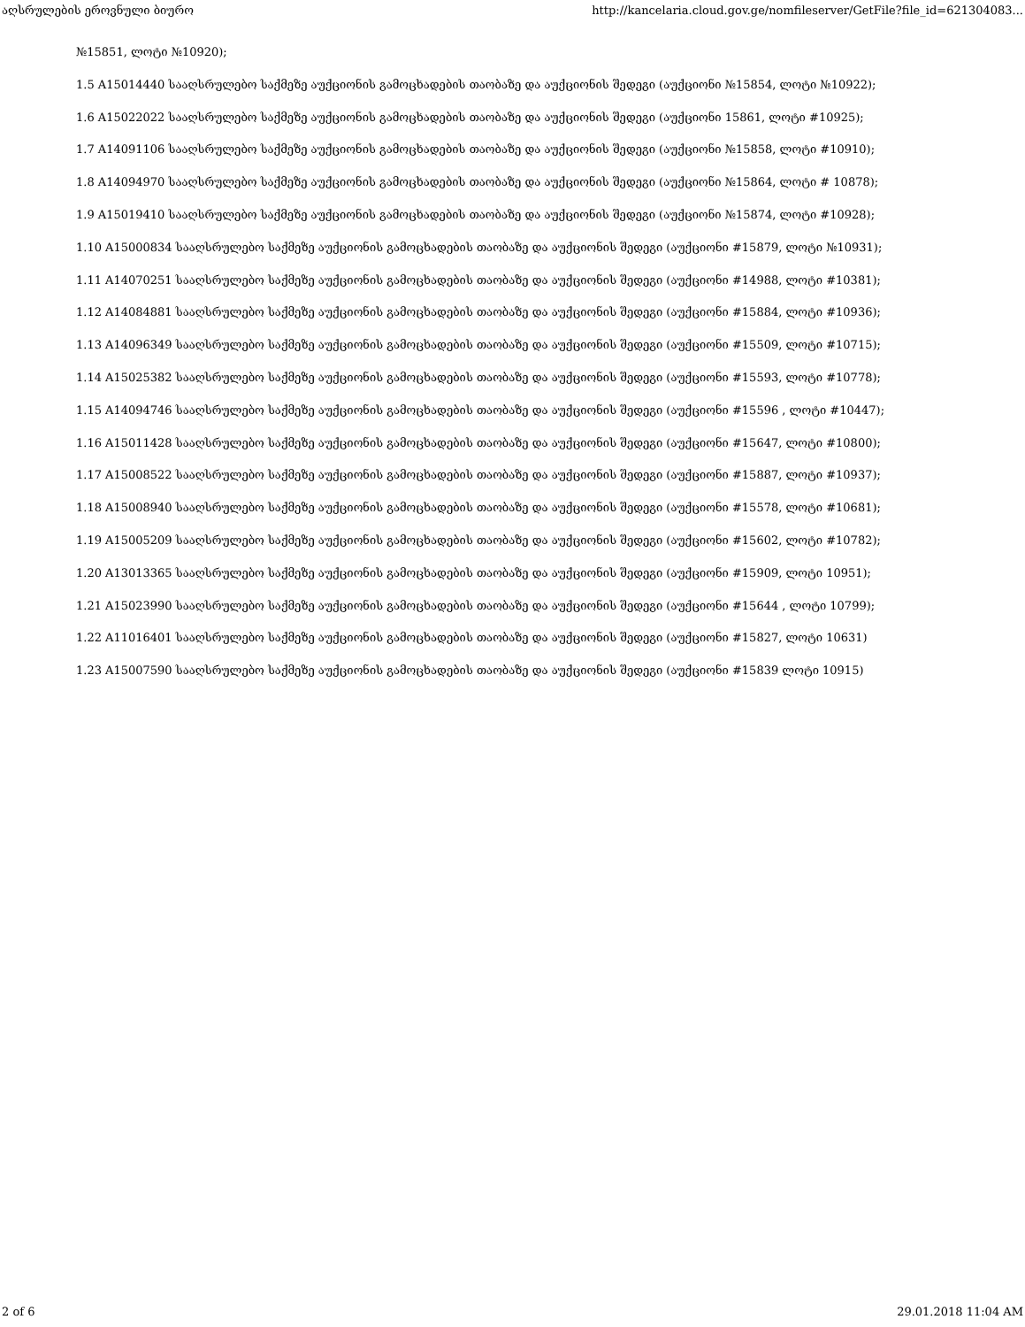აღსრულების ეროვნული ბიურო http://kancelaria.cloud.gov.ge/nomfileserver/GetFile?file_id=621304083...
№15851, ლოტი №10920);
1.5 A15014440 სააღსრულებო საქმეზე აუქციონის გამოცხადების თაობაზე და აუქციონის შედეგი (აუქციონი №15854, ლოტი №10922);
1.6 A15022022 სააღსრულებო საქმეზე აუქციონის გამოცხადების თაობაზე და აუქციონის შედეგი (აუქციონი 15861, ლოტი #10925);
1.7 A14091106 სააღსრულებო საქმეზე აუქციონის გამოცხადების თაობაზე და აუქციონის შედეგი (აუქციონი №15858, ლოტი #10910);
1.8 A14094970 სააღსრულებო საქმეზე აუქციონის გამოცხადების თაობაზე და აუქციონის შედეგი (აუქციონი №15864, ლოტი # 10878);
1.9 A15019410 სააღსრულებო საქმეზე აუქციონის გამოცხადების თაობაზე და აუქციონის შედეგი (აუქციონი №15874, ლოტი #10928);
1.10 A15000834 სააღსრულებო საქმეზე აუქციონის გამოცხადების თაობაზე და აუქციონის შედეგი (აუქციონი #15879, ლოტი №10931);
1.11 A14070251 სააღსრულებო საქმეზე აუქციონის გამოცხადების თაობაზე და აუქციონის შედეგი (აუქციონი #14988, ლოტი #10381);
1.12 A14084881 სააღსრულებო საქმეზე აუქციონის გამოცხადების თაობაზე და აუქციონის შედეგი (აუქციონი #15884, ლოტი #10936);
1.13 A14096349 სააღსრულებო საქმეზე აუქციონის გამოცხადების თაობაზე და აუქციონის შედეგი (აუქციონი #15509, ლოტი #10715);
1.14 A15025382 სააღსრულებო საქმეზე აუქციონის გამოცხადების თაობაზე და აუქციონის შედეგი (აუქციონი #15593, ლოტი #10778);
1.15 A14094746 სააღსრულებო საქმეზე აუქციონის გამოცხადების თაობაზე და აუქციონის შედეგი (აუქციონი #15596 , ლოტი #10447);
1.16 A15011428 სააღსრულებო საქმეზე აუქციონის გამოცხადების თაობაზე და აუქციონის შედეგი (აუქციონი #15647, ლოტი #10800);
1.17 A15008522 სააღსრულებო საქმეზე აუქციონის გამოცხადების თაობაზე და აუქციონის შედეგი (აუქციონი #15887, ლოტი #10937);
1.18 A15008940 სააღსრულებო საქმეზე აუქციონის გამოცხადების თაობაზე და აუქციონის შედეგი (აუქციონი #15578, ლოტი #10681);
1.19 A15005209 სააღსრულებო საქმეზე აუქციონის გამოცხადების თაობაზე და აუქციონის შედეგი (აუქციონი #15602, ლოტი #10782);
1.20 A13013365 სააღსრულებო საქმეზე აუქციონის გამოცხადების თაობაზე და აუქციონის შედეგი (აუქციონი #15909, ლოტი 10951);
1.21 A15023990 სააღსრულებო საქმეზე აუქციონის გამოცხადების თაობაზე და აუქციონის შედეგი (აუქციონი #15644 , ლოტი 10799);
1.22 A11016401 სააღსრულებო საქმეზე აუქციონის გამოცხადების თაობაზე და აუქციონის შედეგი (აუქციონი #15827, ლოტი 10631)
1.23 A15007590 სააღსრულებო საქმეზე აუქციონის გამოცხადების თაობაზე და აუქციონის შედეგი (აუქციონი #15839 ლოტი 10915)
2 of 6 29.01.2018 11:04 AM